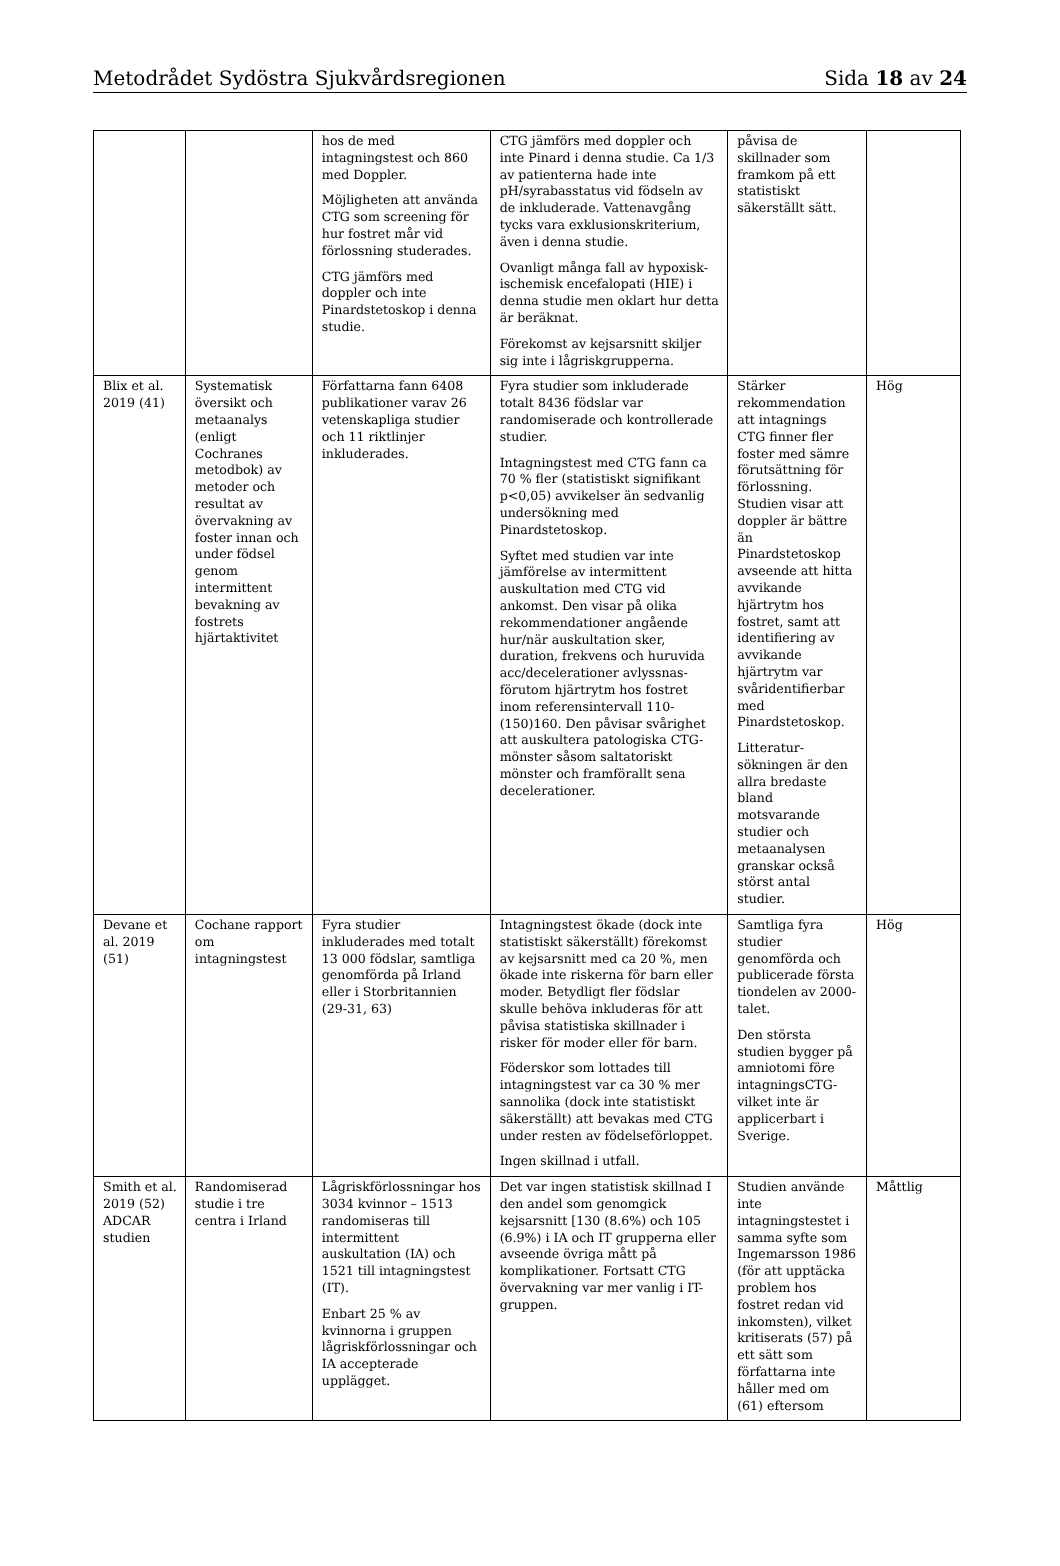Metodrådet Sydöstra Sjukvårdsregionen Sida 18 av 24
| | | hos de med intagningstest och 860 med Doppler. Möjligheten att använda CTG som screening för hur fostret mår vid förlossning studerades. CTG jämförs med doppler och inte Pinardstetoskop i denna studie. | CTG jämförs med doppler och inte Pinard i denna studie. Ca 1/3 av patienterna hade inte pH/syrabasstatus vid födseln av de inkluderade. Vattenavgång tycks vara exklusionskriterium, även i denna studie. Ovanligt många fall av hypoxisk-ischemisk encefalopati (HIE) i denna studie men oklart hur detta är beräknat. Förekomst av kejsarsnitt skiljer sig inte i lågriskgrupperna. | påvisa de skillnader som framkom på ett statistiskt säkerställt sätt. | |
| Blix et al. 2019 (41) | Systematisk översikt och metaanalys (enligt Cochranes metodbok) av metoder och resultat av övervakning av foster innan och under födsel genom intermittent bevakning av fostrets hjärtaktivitet | Författarna fann 6408 publikationer varav 26 vetenskapliga studier och 11 riktlinjer inkluderades. | Fyra studier som inkluderade totalt 8436 födslar var randomiserade och kontrollerade studier. Intagningstest med CTG fann ca 70 % fler (statistiskt signifikant p<0,05) avvikelser än sedvanlig undersökning med Pinardstetoskop. Syftet med studien var inte jämförelse av intermittent auskultation med CTG vid ankomst. Den visar på olika rekommendationer angående hur/när auskultation sker, duration, frekvens och huruvida acc/decelerationer avlyssnas-förutom hjärtrytm hos fostret inom referensintervall 110-(150)160. Den påvisar svårighet att auskultera patologiska CTG-mönster såsom saltatoriskt mönster och framförallt sena decelerationer. | Stärker rekommendation att intagnings CTG finner fler foster med sämre förutsättning för förlossning. Studien visar att doppler är bättre än Pinardstetoskop avseende att hitta avvikande hjärtrytm hos fostret, samt att identifiering av avvikande hjärtrytm var svåridentifierbar med Pinardstetoskop. Litteratur-sökningen är den allra bredaste bland motsvarande studier och metaanalysen granskar också störst antal studier. | Hög |
| Devane et al. 2019 (51) | Cochane rapport om intagningstest | Fyra studier inkluderades med totalt 13 000 födslar, samtliga genomförda på Irland eller i Storbritannien (29-31, 63) | Intagningstest ökade (dock inte statistiskt säkerställt) förekomst av kejsarsnitt med ca 20 %, men ökade inte riskerna för barn eller moder. Betydligt fler födslar skulle behöva inkluderas för att påvisa statistiska skillnader i risker för moder eller för barn. Föderskor som lottades till intagningstest var ca 30 % mer sannolika (dock inte statistiskt säkerställt) att bevakas med CTG under resten av födelseförloppet. Ingen skillnad i utfall. | Samtliga fyra studier genomförda och publicerade första tiondelen av 2000-talet. Den största studien bygger på amniotomi före intagningsCTG-vilket inte är applicerbart i Sverige. | Hög |
| Smith et al. 2019 (52) ADCAR studien | Randomiserad studie i tre centra i Irland | Lågriskförlossningar hos 3034 kvinnor – 1513 randomiseras till intermittent auskultation (IA) och 1521 till intagningstest (IT). Enbart 25 % av kvinnorna i gruppen lågriskförlossningar och IA accepterade upplägget. | Det var ingen statistisk skillnad I den andel som genomgick kejsarsnitt [130 (8.6%) och 105 (6.9%) i IA och IT grupperna eller avseende övriga mått på komplikationer. Fortsatt CTG övervakning var mer vanlig i IT-gruppen. | Studien använde inte intagningstestet i samma syfte som Ingemarsson 1986 (för att upptäcka problem hos fostret redan vid inkomsten), vilket kritiserats (57) på ett sätt som författarna inte håller med om (61) eftersom | Måttlig |